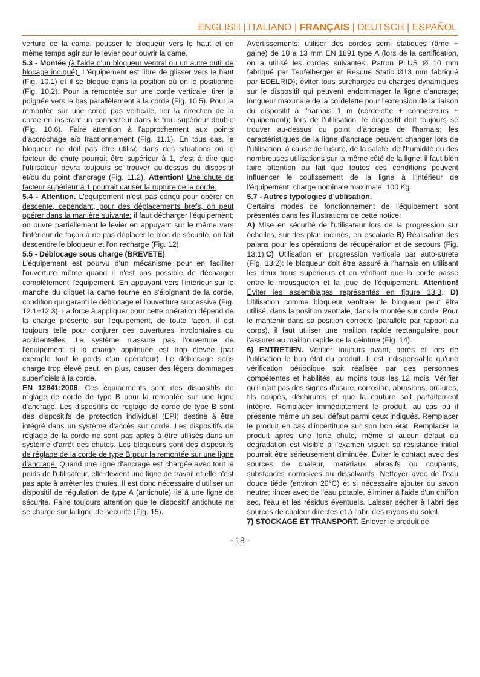ENGLISH | ITALIANO | FRANÇAIS | DEUTSCH | ESPAÑOL
verture de la came, pousser le bloqueur vers le haut et en même temps agir sur le levier pour ouvrir la came.
5.3 - Montée (à l'aide d'un bloqueur ventral ou un autre outil de blocage indiqué). L'équipement est libre de glisser vers le haut (Fig. 10.1) et il se bloque dans la position où on le positionne (Fig. 10.2). Pour la remontée sur une corde verticale, tirer la poignée vers le bas parallèlement à la corde (Fig. 10.5). Pour la remontée sur une corde pas verticale, lier la direction de la corde en insérant un connecteur dans le trou supérieur double (Fig. 10.6). Faire attention à l'approchement aux points d'accrochage e/o fractionnement (Fig. 11.1). En tous cas, le bloqueur ne doit pas être utilisé dans des situations où le facteur de chute pourrait être supérieur à 1, c'est à dire que l'utilisateur devra toujours se trouver au-dessus du dispositif et/ou du point d'ancrage (Fig. 11.2). Attention! Une chute de facteur supérieur à 1 pourrait causer la rupture de la corde.
5.4 - Attention. L'équipement n'est pas conçu pour opérer en descente, cependant, pour des déplacements brefs, on peut opérer dans la manière suivante: il faut décharger l'équipement; on ouvre partiellement le levier en appuyant sur le même vers l'intérieur de façon à ne pas déplacer le bloc de sécurité, on fait descendre le bloqueur et l'on recharge (Fig. 12).
5.5 - Déblocage sous charge (BREVETÉ).
L'équipement est pourvu d'un mécanisme pour en faciliter l'ouverture même quand il n'est pas possible de décharger complètement l'équipement. En appuyant vers l'intérieur sur le manche du cliquet la came tourne en s'éloignant de la corde, condition qui garanti le déblocage et l'ouverture successive (Fig. 12.1÷12.3). La force à appliquer pour cette opération dépend de la charge présente sur l'équipement, de toute façon, il est toujours telle pour conjurer des ouvertures involontaires ou accidentelles. Le système n'assure pas l'ouverture de l'équipement si la charge appliquée est trop élevée (par exemple tout le poids d'un opérateur). Le déblocage sous charge trop élevé peut, en plus, causer des légers dommages superficiels à la corde.
EN 12841:2006. Ces équipements sont des dispositifs de réglage de corde de type B pour la remontée sur une ligne d'ancrage. Les dispositifs de reglage de corde de type B sont des dispositifs de protection individuel (EPI) destiné à être intégré dans un système d'accès sur corde. Les dispositifs de réglage de la corde ne sont pas aptes à être utilisés dans un système d'arrêt des chutes. Les bloqueurs sont des dispositifs de réglage de la corde de type B pour la remontée sur une ligne d'ancrage. Quand une ligne d'ancrage est chargée avec tout le poids de l'utilisateur, elle devient une ligne de travail et elle n'est pas apte à arrêter les chutes. Il est donc nécessaire d'utiliser un dispositif de régulation de type A (antichute) lié à une ligne de sécurité. Faire toujours attention que le dispositif antichute ne se charge sur la ligne de sécurité (Fig. 15).
Avertissements: utiliser des cordes semi statiques (âme + gaine) de 10 à 13 mm EN 1891 type A (lors de la certification, on a utilisé les cordes suivantes: Patron PLUS Ø 10 mm fabriqué par Teufelberger et Rescue Static Ø13 mm fabriqué par EDELRID); éviter tous surcharges ou charges dynamiques sur le dispositif qui peuvent endommager la ligne d'ancrage; longueur maximale de la cordelette pour l'extension de la liaison du dispositif à l'harnais 1 m (cordelette + connecteurs + équipement); lors de l'utilisation, le dispositif doit toujours se trouver au-dessus du point d'ancrage de l'harnais; les caractéristiques de la ligne d'ancrage peuvent changer lors de l'utilisation, à cause de l'usure, de la saleté, de l'humidité ou des nombreuses utilisations sur la même côté de la ligne: il faut bien faire attention au fait que toutes ces conditions peuvent influencer le coulissement de la ligne à l'intérieur de l'équipement; charge nominale maximale: 100 Kg.
5.7 - Autres typologies d'utilisation.
Certains modes de fonctionnement de l'équipement sont présentés dans les illustrations de cette notice:
A) Mise en sécurité de l'utilisateur lors de la progression sur échelles, sur des plan inclinés, en escalade.B) Réalisation des palans pour les opérations de récupération et de secours (Fig. 13.1).C) Utilisation en progression verticale par auto-surete (Fig. 13.2): le bloqueur doit être assuré à l'harnais en utilisant les deux trous supérieurs et en vérifiant que la corde passe entre le mousqueton et la joue de l'équipement. Attention! Éviter les assemblages représentés en figure 13.3. D) Utilisation comme bloqueur ventrale: le bloqueur peut être utilisé, dans la position ventrale, dans la montée sur corde. Pour le mantenir dans sa position correcte (parallèle par rapport au corps), il faut utiliser une maillon rapide rectangulaire pour l'assurer au maillon rapide de la ceinture (Fig. 14).
6) ENTRETIEN. Vérifier toujours avant, après et lors de l'utilisation le bon état du produit. Il est indispensable qu'une vérification périodique soit réalisée par des personnes compétentes et habilités, au moins tous les 12 mois. Vérifier qu'il n'ait pas des signes d'usure, corrosion, abrasions, brûlures, fils coupés, déchirures et que la couture soit parfaitement intègre. Remplacer immédiatement le produit, au cas où il présente même un seul défaut parmi ceux indiqués. Remplacer le produit en cas d'incertitude sur son bon état. Remplacer le produit après une forte chute, même si aucun défaut ou dégradation est visible à l'examen visuel: sa résistance initial pourrait être sérieusement diminuée. Éviter le contact avec des sources de chaleur, matériaux abrasifs ou coupants, substances corrosives ou dissolvants. Nettoyer avec de l'eau douce tiède (environ 20°C) et si nécessaire ajouter du savon neutre; rincer avec de l'eau potable, éliminer à l'aide d'un chiffon sec, l'eau et les résidus éventuels. Laisser sécher à l'abri des sources de chaleur directes et à l'abri des rayons du soleil.
7) STOCKAGE ET TRANSPORT. Enlever le produit de
- 18 -